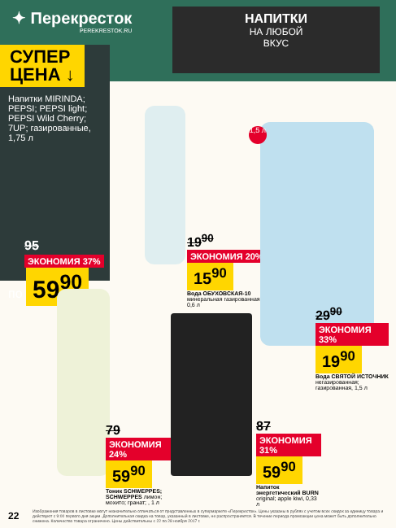✦ Перекресток
PEREKRESTOK.RU
НАПИТКИ
НА ЛЮБОЙ
ВКУС
СУПЕР ЦЕНА ↓
Напитки MIRINDA; PEPSI; PEPSI light; PEPSI Wild Cherry; 7UP; газированные, 1,75 л
95 ЭКОНОМИЯ 37%
по 59<sup>90</sup>
19<sup>90</sup> ЭКОНОМИЯ 20%
15<sup>90</sup>
Вода ОБУХОВСКАЯ-10 минеральная газированная, 0,6 л
1,5 л
29<sup>90</sup> ЭКОНОМИЯ 33%
19<sup>90</sup>
Вода СВЯТОЙ ИСТОЧНИК негазированная; газированная, 1,5 л
79 ЭКОНОМИЯ 24%
59<sup>90</sup>
Тоник SCHWEPPES; SCHWEPPES лимон; мохито; гранат; , 1 л
87 ЭКОНОМИЯ 31%
59<sup>90</sup>
Напиток энергетический BURN original; apple kiwi, 0,33 л
22
Изображения товаров в листовке могут незначительно отличаться от представленных в супермаркете «Перекресток». Цены указаны в рублях с учетом всех скидок за единицу товара и действуют с 9:00 первого дня акции. Дополнительная скидка на товар, указанный в листовке, не распространяется. В течение периода промоакции цена может быть дополнительно снижена. Количество товара ограничено. Цены действительны с 22 по 28 ноября 2017 г.